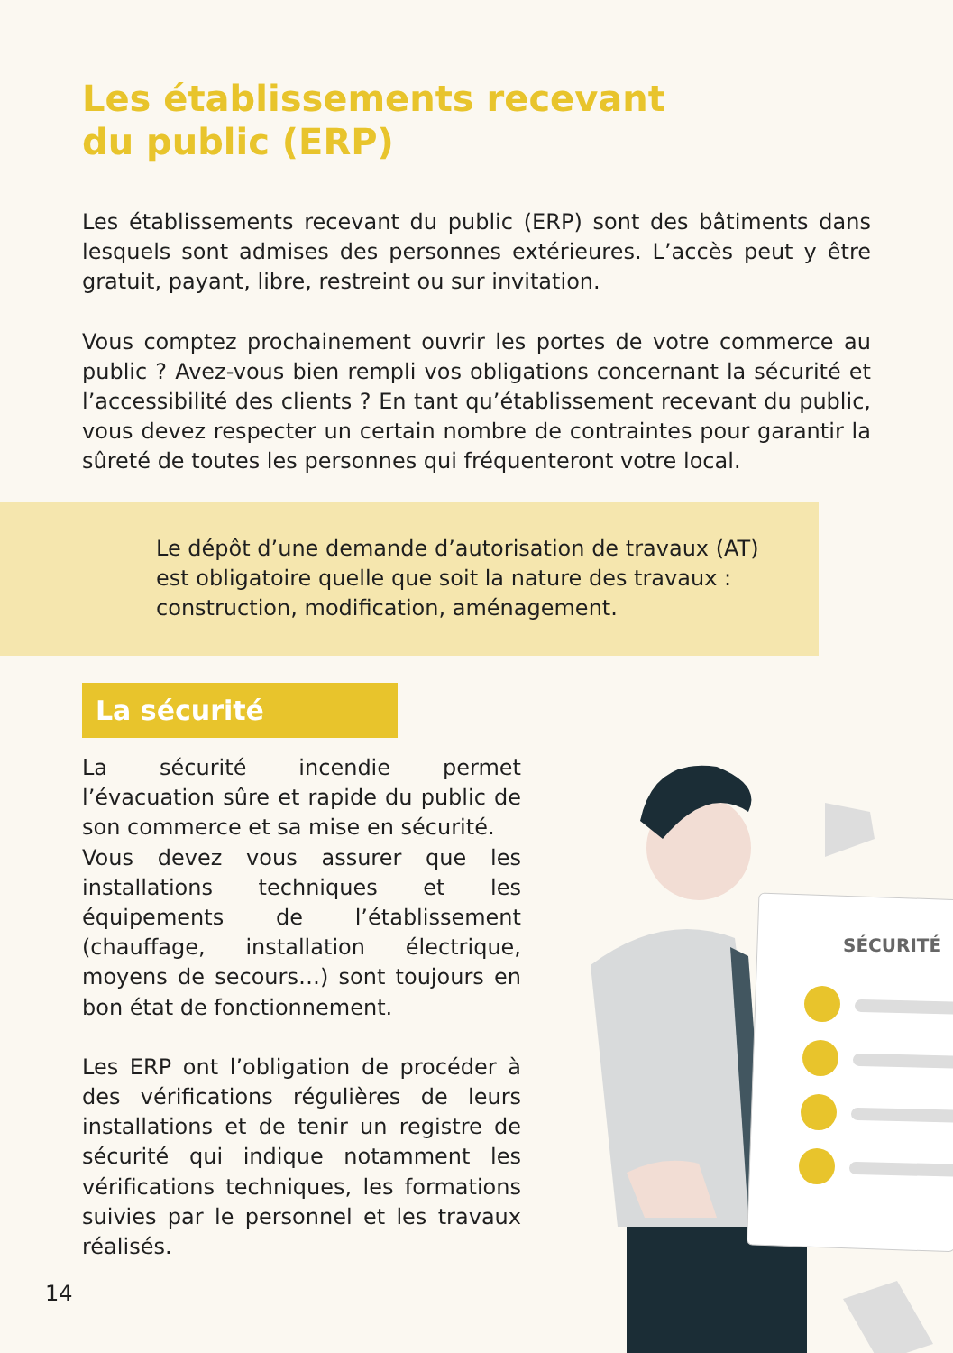Les établissements recevant du public (ERP)
Les établissements recevant du public (ERP) sont des bâtiments dans lesquels sont admises des personnes extérieures. L’accès peut y être gratuit, payant, libre, restreint ou sur invitation.
Vous comptez prochainement ouvrir les portes de votre commerce au public ? Avez-vous bien rempli vos obligations concernant la sécurité et l’accessibilité des clients ? En tant qu’établissement recevant du public, vous devez respecter un certain nombre de contraintes pour garantir la sûreté de toutes les personnes qui fréquenteront votre local.
Le dépôt d’une demande d’autorisation de travaux (AT)
est obligatoire quelle que soit la nature des travaux :
construction, modification, aménagement.
La sécurité
La sécurité incendie permet l’évacuation sûre et rapide du public de son commerce et sa mise en sécurité.
Vous devez vous assurer que les installations techniques et les équipements de l’établissement (chauffage, installation électrique, moyens de secours…) sont toujours en bon état de fonctionnement.
Les ERP ont l’obligation de procéder à des vérifications régulières de leurs installations et de tenir un registre de sécurité qui indique notamment les vérifications techniques, les formations suivies par le personnel et les travaux réalisés.
SÉCURITÉ
14